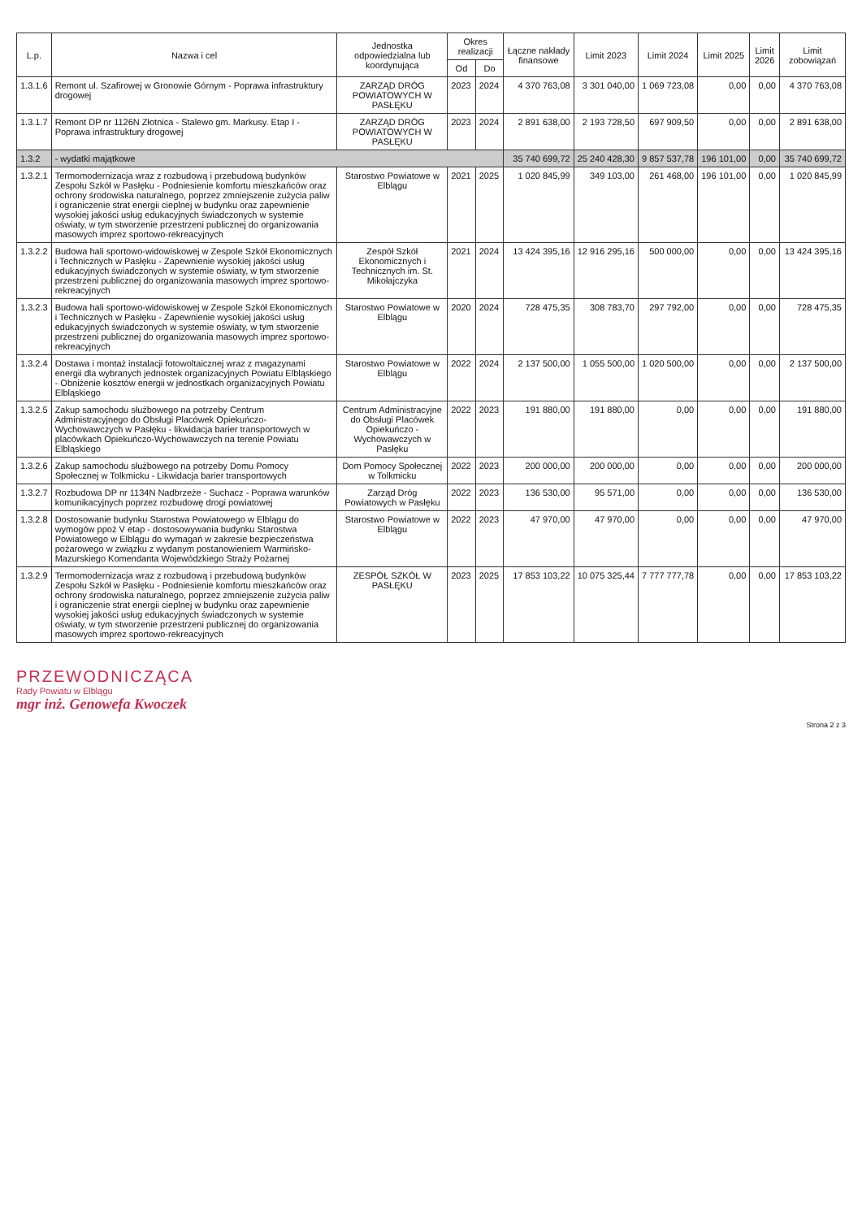| L.p. | Nazwa i cel | Jednostka odpowiedzialna lub koordynująca | Okres realizacji | | Łączne nakłady finansowe | Limit 2023 | Limit 2024 | Limit 2025 | Limit 2026 | Limit zobowiązań |
| --- | --- | --- | --- | --- | --- | --- | --- | --- | --- | --- |
| | | | Od | Do | | | | | | |
| 1.3.1.6 | Remont ul. Szafirowej w Gronowie Górnym - Poprawa infrastruktury drogowej | ZARZĄD DRÓG POWIATOWYCH W PASŁĘKU | 2023 | 2024 | 4 370 763,08 | 3 301 040,00 | 1 069 723,08 | 0,00 | 0,00 | 4 370 763,08 |
| 1.3.1.7 | Remont DP nr 1126N Złotnica - Stalewo gm. Markusy. Etap I - Poprawa infrastruktury drogowej | ZARZĄD DRÓG POWIATOWYCH W PASŁĘKU | 2023 | 2024 | 2 891 638,00 | 2 193 728,50 | 697 909,50 | 0,00 | 0,00 | 2 891 638,00 |
| 1.3.2 | - wydatki majątkowe | | | | 35 740 699,72 | 25 240 428,30 | 9 857 537,78 | 196 101,00 | 0,00 | 35 740 699,72 |
| 1.3.2.1 | Termomodernizacja wraz z rozbudową i przebudową budynków Zespołu Szkół w Pasłęku - Podniesienie komfortu mieszkańców oraz ochrony środowiska naturalnego, poprzez zmniejszenie zużycia paliw i ograniczenie strat energii cieplnej w budynku oraz zapewnienie wysokiej jakości usług edukacyjnych świadczonych w systemie oświaty, w tym stworzenie przestrzeni publicznej do organizowania masowych imprez sportowo-rekreacyjnych | Starostwo Powiatowe w Elblągu | 2021 | 2025 | 1 020 845,99 | 349 103,00 | 261 468,00 | 196 101,00 | 0,00 | 1 020 845,99 |
| 1.3.2.2 | Budowa hali sportowo-widowiskowej w Zespole Szkół Ekonomicznych i Technicznych w Pasłęku - Zapewnienie wysokiej jakości usług edukacyjnych świadczonych w systemie oświaty, w tym stworzenie przestrzeni publicznej do organizowania masowych imprez sportowo-rekreacyjnych | Zespół Szkół Ekonomicznych i Technicznych im. St. Mikołajczyka | 2021 | 2024 | 13 424 395,16 | 12 916 295,16 | 500 000,00 | 0,00 | 0,00 | 13 424 395,16 |
| 1.3.2.3 | Budowa hali sportowo-widowiskowej w Zespole Szkół Ekonomicznych i Technicznych w Pasłęku - Zapewnienie wysokiej jakości usług edukacyjnych świadczonych w systemie oświaty, w tym stworzenie przestrzeni publicznej do organizowania masowych imprez sportowo-rekreacyjnych | Starostwo Powiatowe w Elblągu | 2020 | 2024 | 728 475,35 | 308 783,70 | 297 792,00 | 0,00 | 0,00 | 728 475,35 |
| 1.3.2.4 | Dostawa i montaż instalacji fotowoltaicznej wraz z magazynami energii dla wybranych jednostek organizacyjnych Powiatu Elbląskiego - Obniżenie kosztów energii w jednostkach organizacyjnych Powiatu Elbląskiego | Starostwo Powiatowe w Elblągu | 2022 | 2024 | 2 137 500,00 | 1 055 500,00 | 1 020 500,00 | 0,00 | 0,00 | 2 137 500,00 |
| 1.3.2.5 | Zakup samochodu służbowego na potrzeby Centrum Administracyjnego do Obsługi Placówek Opiekuńczo-Wychowawczych w Pasłęku - likwidacja barier transportowych w placówkach Opiekuńczo-Wychowawczych na terenie Powiatu Elbląskiego | Centrum Administracyjne do Obsługi Placówek Opiekuńczo - Wychowawczych w Pasłęku | 2022 | 2023 | 191 880,00 | 191 880,00 | 0,00 | 0,00 | 0,00 | 191 880,00 |
| 1.3.2.6 | Zakup samochodu służbowego na potrzeby Domu Pomocy Społecznej w Tolkmicku - Likwidacja barier transportowych | Dom Pomocy Społecznej w Tolkmicku | 2022 | 2023 | 200 000,00 | 200 000,00 | 0,00 | 0,00 | 0,00 | 200 000,00 |
| 1.3.2.7 | Rozbudowa DP nr 1134N Nadbrzeże - Suchacz - Poprawa warunków komunikacyjnych poprzez rozbudowę drogi powiatowej | Zarząd Dróg Powiatowych w Pasłęku | 2022 | 2023 | 136 530,00 | 95 571,00 | 0,00 | 0,00 | 0,00 | 136 530,00 |
| 1.3.2.8 | Dostosowanie budynku Starostwa Powiatowego w Elblągu do wymogów ppoż V etap - dostosowywania budynku Starostwa Powiatowego w Elblągu do wymagań w zakresie bezpieczeństwa pożarowego w związku z wydanym postanowieniem Warmińsko-Mazurskiego Komendanta Wojewódzkiego Straży Pożarnej | Starostwo Powiatowe w Elblągu | 2022 | 2023 | 47 970,00 | 47 970,00 | 0,00 | 0,00 | 0,00 | 47 970,00 |
| 1.3.2.9 | Termomodernizacja wraz z rozbudową i przebudową budynków Zespołu Szkół w Pasłęku - Podniesienie komfortu mieszkańców oraz ochrony środowiska naturalnego, poprzez zmniejszenie zużycia paliw i ograniczenie strat energii cieplnej w budynku oraz zapewnienie wysokiej jakości usług edukacyjnych świadczonych w systemie oświaty, w tym stworzenie przestrzeni publicznej do organizowania masowych imprez sportowo-rekreacyjnych | ZESPÓŁ SZKÓŁ W PASŁĘKU | 2023 | 2025 | 17 853 103,22 | 10 075 325,44 | 7 777 777,78 | 0,00 | 0,00 | 17 853 103,22 |
PRZEWODNICZĄCA
Rady Powiatu w Elblągu
mgr inż. Genowefa Kwoczek
Strona 2 z 3